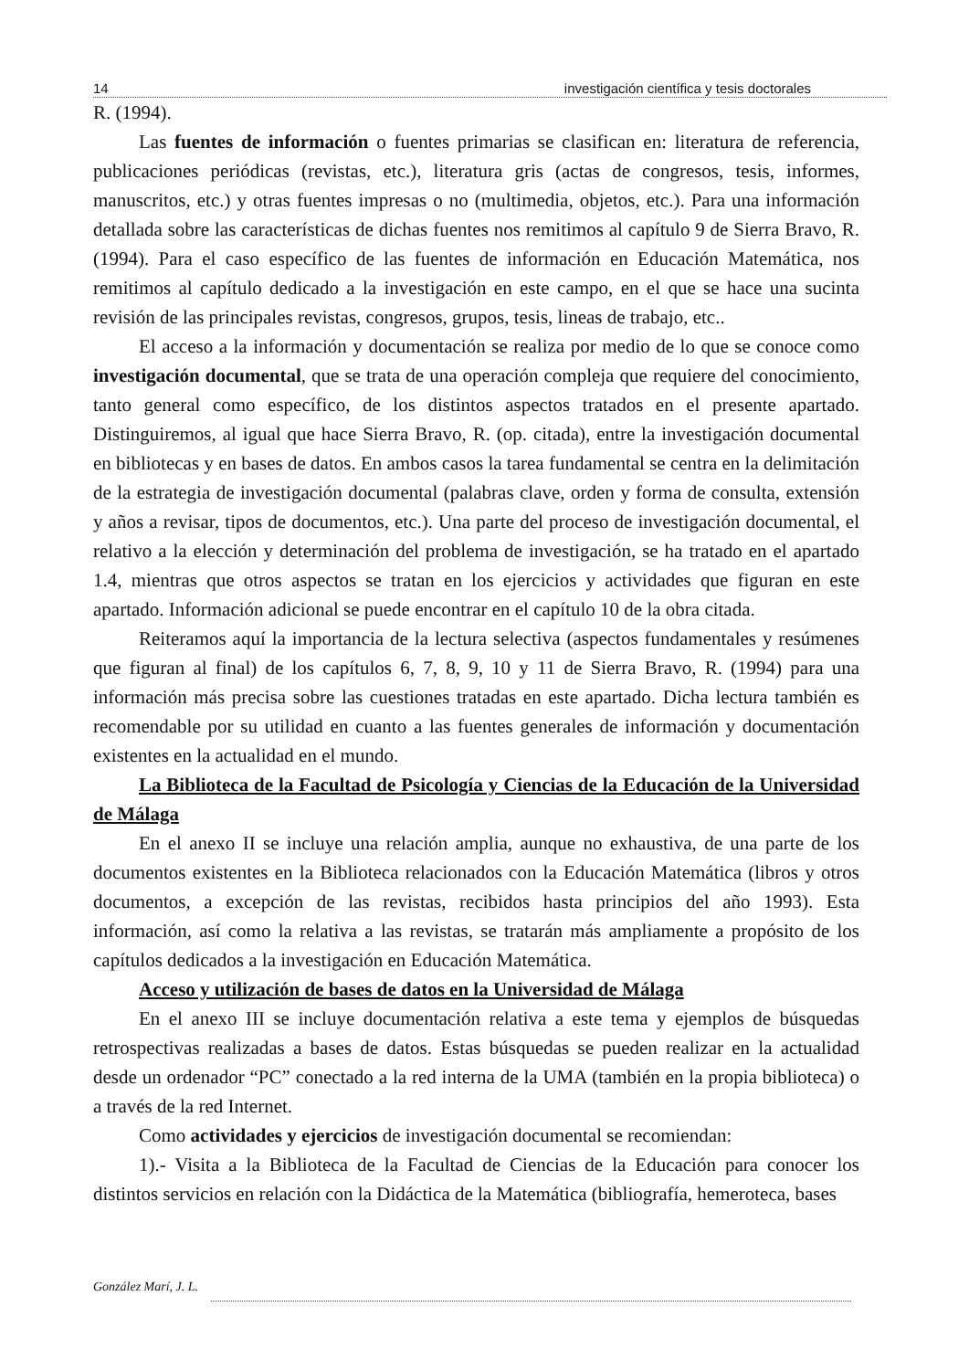14 investigación científica y tesis doctorales
R. (1994).
Las fuentes de información o fuentes primarias se clasifican en: literatura de referencia, publicaciones periódicas (revistas, etc.), literatura gris (actas de congresos, tesis, informes, manuscritos, etc.) y otras fuentes impresas o no (multimedia, objetos, etc.). Para una información detallada sobre las características de dichas fuentes nos remitimos al capítulo 9 de Sierra Bravo, R. (1994). Para el caso específico de las fuentes de información en Educación Matemática, nos remitimos al capítulo dedicado a la investigación en este campo, en el que se hace una sucinta revisión de las principales revistas, congresos, grupos, tesis, lineas de trabajo, etc..
El acceso a la información y documentación se realiza por medio de lo que se conoce como investigación documental, que se trata de una operación compleja que requiere del conocimiento, tanto general como específico, de los distintos aspectos tratados en el presente apartado. Distinguiremos, al igual que hace Sierra Bravo, R. (op. citada), entre la investigación documental en bibliotecas y en bases de datos. En ambos casos la tarea fundamental se centra en la delimitación de la estrategia de investigación documental (palabras clave, orden y forma de consulta, extensión y años a revisar, tipos de documentos, etc.). Una parte del proceso de investigación documental, el relativo a la elección y determinación del problema de investigación, se ha tratado en el apartado 1.4, mientras que otros aspectos se tratan en los ejercicios y actividades que figuran en este apartado. Información adicional se puede encontrar en el capítulo 10 de la obra citada.
Reiteramos aquí la importancia de la lectura selectiva (aspectos fundamentales y resúmenes que figuran al final) de los capítulos 6, 7, 8, 9, 10 y 11 de Sierra Bravo, R. (1994) para una información más precisa sobre las cuestiones tratadas en este apartado. Dicha lectura también es recomendable por su utilidad en cuanto a las fuentes generales de información y documentación existentes en la actualidad en el mundo.
La Biblioteca de la Facultad de Psicología y Ciencias de la Educación de la Universidad de Málaga
En el anexo II se incluye una relación amplia, aunque no exhaustiva, de una parte de los documentos existentes en la Biblioteca relacionados con la Educación Matemática (libros y otros documentos, a excepción de las revistas, recibidos hasta principios del año 1993). Esta información, así como la relativa a las revistas, se tratarán más ampliamente a propósito de los capítulos dedicados a la investigación en Educación Matemática.
Acceso y utilización de bases de datos en la Universidad de Málaga
En el anexo III se incluye documentación relativa a este tema y ejemplos de búsquedas retrospectivas realizadas a bases de datos. Estas búsquedas se pueden realizar en la actualidad desde un ordenador “PC” conectado a la red interna de la UMA (también en la propia biblioteca) o a través de la red Internet.
Como actividades y ejercicios de investigación documental se recomiendan:
1).- Visita a la Biblioteca de la Facultad de Ciencias de la Educación para conocer los distintos servicios en relación con la Didáctica de la Matemática (bibliografía, hemeroteca, bases
González Marí, J. L.